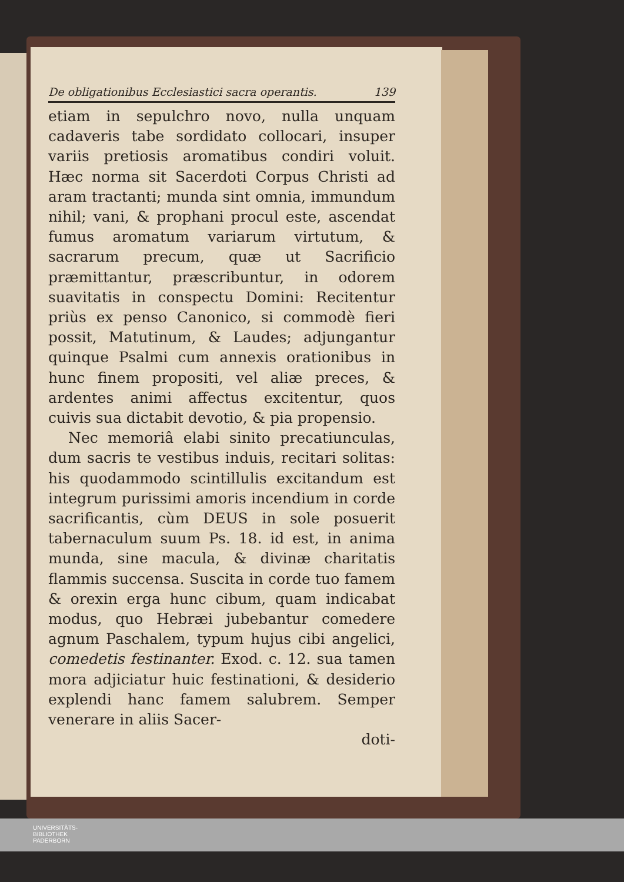De obligationibus Ecclesiastici sacra operantis. 139
etiam in sepulchro novo, nulla unquam cadaveris tabe sordidato collocari, insuper variis pretiosis aromatibus condiri voluit. Hæc norma sit Sacerdoti Corpus Christi ad aram tractanti; munda sint omnia, immundum nihil; vani, & prophani procul este, ascendat fumus aromatum variarum virtutum, & sacrarum precum, quæ ut Sacrificio præmittantur, præscribuntur, in odorem suavitatis in conspectu Domini: Recitentur priùs ex penso Canonico, si commodè fieri possit, Matutinum, & Laudes; adjungantur quinque Psalmi cum annexis orationibus in hunc finem propositi, vel aliæ preces, & ardentes animi affectus excitentur, quos cuivis sua dictabit devotio, & pia propensio.
Nec memoriâ elabi sinito precatiunculas, dum sacris te vestibus induis, recitari solitas: his quodammodo scintillulis excitandum est integrum purissimi amoris incendium in corde sacrificantis, cùm DEUS in sole posuerit tabernaculum suum Ps. 18. id est, in anima munda, sine macula, & divinæ charitatis flammis succensa. Suscita in corde tuo famem & orexin erga hunc cibum, quam indicabat modus, quo Hebræi jubebantur comedere agnum Paschalem, typum hujus cibi angelici, comedetis festinanter. Exod. c. 12. sua tamen mora adjiciatur huic festinationi, & desiderio explendi hanc famem salubrem. Semper venerare in aliis Sacer-
doti-
UNIVERSITÄTS-
BIBLIOTHEK
PADERBORN